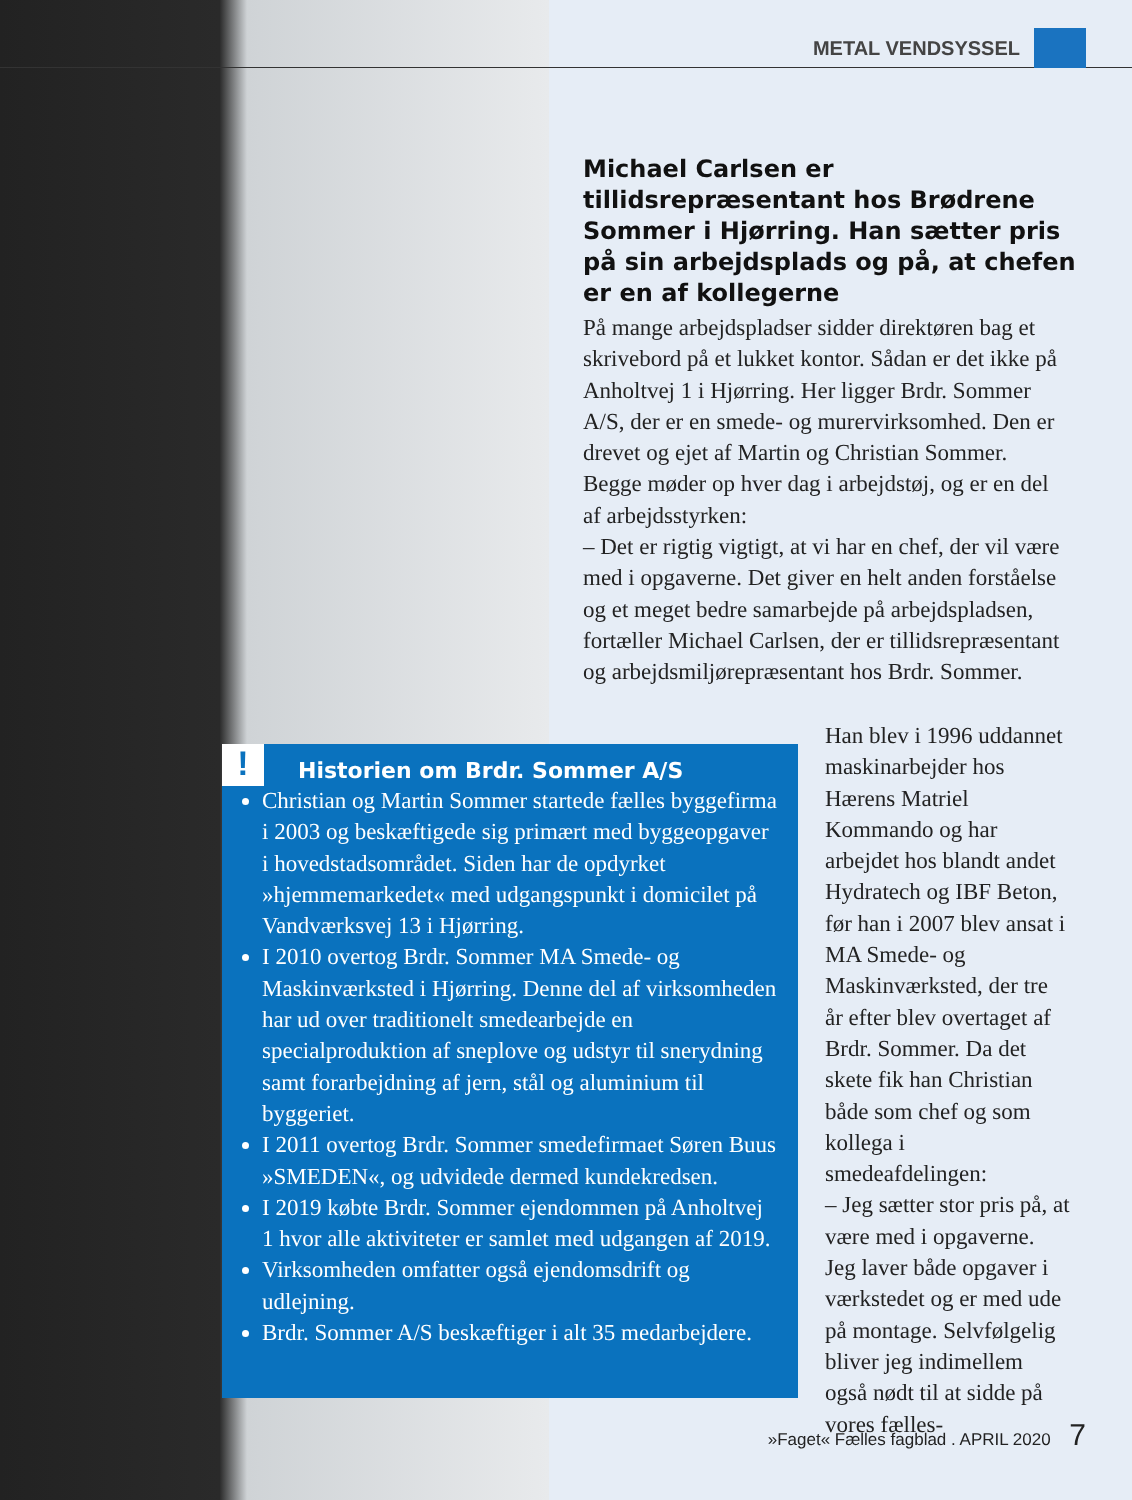METAL VENDSYSSEL
Michael Carlsen er tillidsrepræsentant hos Brødrene Sommer i Hjørring. Han sætter pris på sin arbejdsplads og på, at chefen er en af kollegerne
På mange arbejdspladser sidder direktøren bag et skrivebord på et lukket kontor. Sådan er det ikke på Anholtvej 1 i Hjørring. Her ligger Brdr. Sommer A/S, der er en smede- og murervirksomhed. Den er drevet og ejet af Martin og Christian Sommer. Begge møder op hver dag i arbejdstøj, og er en del af arbejdsstyrken:
– Det er rigtig vigtigt, at vi har en chef, der vil være med i opgaverne. Det giver en helt anden forståelse og et meget bedre samarbejde på arbejdspladsen, fortæller Michael Carlsen, der er tillidsrepræsentant og arbejdsmiljørepræsentant hos Brdr. Sommer.
!
Historien om Brdr. Sommer A/S
Christian og Martin Sommer startede fælles byggefirma i 2003 og beskæftigede sig primært med byggeopgaver i hovedstadsområdet. Siden har de opdyrket »hjemmemarkedet« med udgangspunkt i domicilet på Vandværksvej 13 i Hjørring.
I 2010 overtog Brdr. Sommer MA Smede- og Maskinværksted i Hjørring. Denne del af virksomheden har ud over traditionelt smedearbejde en specialproduktion af sneplove og udstyr til snerydning samt forarbejdning af jern, stål og aluminium til byggeriet.
I 2011 overtog Brdr. Sommer smedefirmaet Søren Buus »SMEDEN«, og udvidede dermed kundekredsen.
I 2019 købte Brdr. Sommer ejendommen på Anholtvej 1 hvor alle aktiviteter er samlet med udgangen af 2019.
Virksomheden omfatter også ejendomsdrift og udlejning.
Brdr. Sommer A/S beskæftiger i alt 35 medarbejdere.
Han blev i 1996 uddannet maskinarbejder hos Hærens Matriel Kommando og har arbejdet hos blandt andet Hydratech og IBF Beton, før han i 2007 blev ansat i MA Smede- og Maskinværksted, der tre år efter blev overtaget af Brdr. Sommer. Da det skete fik han Christian både som chef og som kollega i smedeafdelingen:
– Jeg sætter stor pris på, at være med i opgaverne. Jeg laver både opgaver i værkstedet og er med ude på montage. Selvfølgelig bliver jeg indimellem også nødt til at sidde på vores fælles-
»Faget« Fælles fagblad . APRIL 2020 7